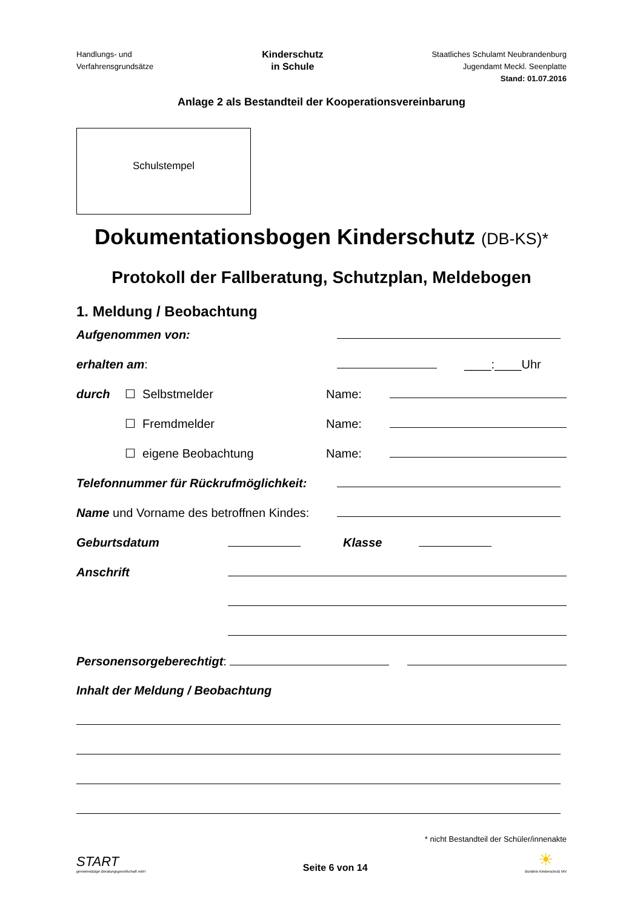Handlungs- und
Verfahrensgrundsätze
Kinderschutz
in Schule
Staatliches Schulamt Neubrandenburg
Jugendamt Meckl. Seenplatte
Stand: 01.07.2016
Anlage 2 als Bestandteil der Kooperationsvereinbarung
Schulstempel
Dokumentationsbogen Kinderschutz (DB-KS)*
Protokoll der Fallberatung, Schutzplan, Meldebogen
1. Meldung / Beobachtung
Aufgenommen von:
erhalten am: ____:____Uhr
durch ☐ Selbstmelder Name:
☐ Fremdmelder Name:
☐ eigene Beobachtung Name:
Telefonnummer für Rückrufmöglichkeit:
Name und Vorname des betroffnen Kindes:
Geburtsdatum Klasse
Anschrift
Personensorgeberechtigt:
Inhalt der Meldung / Beobachtung
* nicht Bestandteil der Schüler/innenakte
START
gemeinnützige Beratungsgesellschaft mbH
Seite 6 von 14
☀
Bündnis Kinderschutz MV